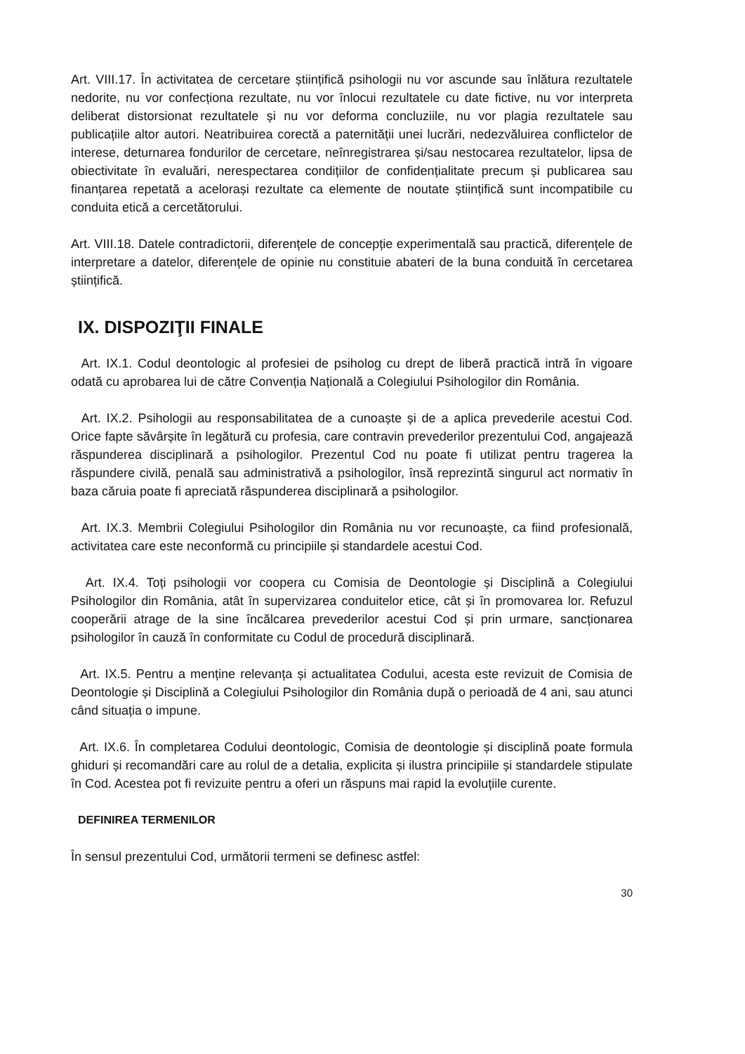Art. VIII.17. În activitatea de cercetare științifică psihologii nu vor ascunde sau înlătura rezultatele nedorite, nu vor confecționa rezultate, nu vor înlocui rezultatele cu date fictive, nu vor interpreta deliberat distorsionat rezultatele și nu vor deforma concluziile, nu vor plagia rezultatele sau publicațiile altor autori. Neatribuirea corectă a paternității unei lucrări, nedezvăluirea conflictelor de interese, deturnarea fondurilor de cercetare, neînregistrarea și/sau nestocarea rezultatelor, lipsa de obiectivitate în evaluări, nerespectarea condițiilor de confidențialitate precum și publicarea sau finanțarea repetată a acelorași rezultate ca elemente de noutate științifică sunt incompatibile cu conduita etică a cercetătorului.
Art. VIII.18. Datele contradictorii, diferențele de concepție experimentală sau practică, diferențele de interpretare a datelor, diferențele de opinie nu constituie abateri de la buna conduită în cercetarea științifică.
IX. DISPOZIŢII FINALE
Art. IX.1. Codul deontologic al profesiei de psiholog cu drept de liberă practică intră în vigoare odată cu aprobarea lui de către Convenția Națională a Colegiului Psihologilor din România.
Art. IX.2. Psihologii au responsabilitatea de a cunoaște și de a aplica prevederile acestui Cod. Orice fapte săvârșite în legătură cu profesia, care contravin prevederilor prezentului Cod, angajează răspunderea disciplinară a psihologilor. Prezentul Cod nu poate fi utilizat pentru tragerea la răspundere civilă, penală sau administrativă a psihologilor, însă reprezintă singurul act normativ în baza căruia poate fi apreciată răspunderea disciplinară a psihologilor.
Art. IX.3. Membrii Colegiului Psihologilor din România nu vor recunoaște, ca fiind profesională, activitatea care este neconformă cu principiile și standardele acestui Cod.
Art. IX.4. Toți psihologii vor coopera cu Comisia de Deontologie și Disciplină a Colegiului Psihologilor din România, atât în supervizarea conduitelor etice, cât și în promovarea lor. Refuzul cooperării atrage de la sine încălcarea prevederilor acestui Cod și prin urmare, sancționarea psihologilor în cauză în conformitate cu Codul de procedură disciplinară.
Art. IX.5. Pentru a menține relevanța și actualitatea Codului, acesta este revizuit de Comisia de Deontologie și Disciplină a Colegiului Psihologilor din România după o perioadă de 4 ani, sau atunci când situația o impune.
Art. IX.6. În completarea Codului deontologic, Comisia de deontologie și disciplină poate formula ghiduri și recomandări care au rolul de a detalia, explicita și ilustra principiile și standardele stipulate în Cod. Acestea pot fi revizuite pentru a oferi un răspuns mai rapid la evoluțiile curente.
DEFINIREA TERMENILOR
În sensul prezentului Cod, următorii termeni se definesc astfel:
30